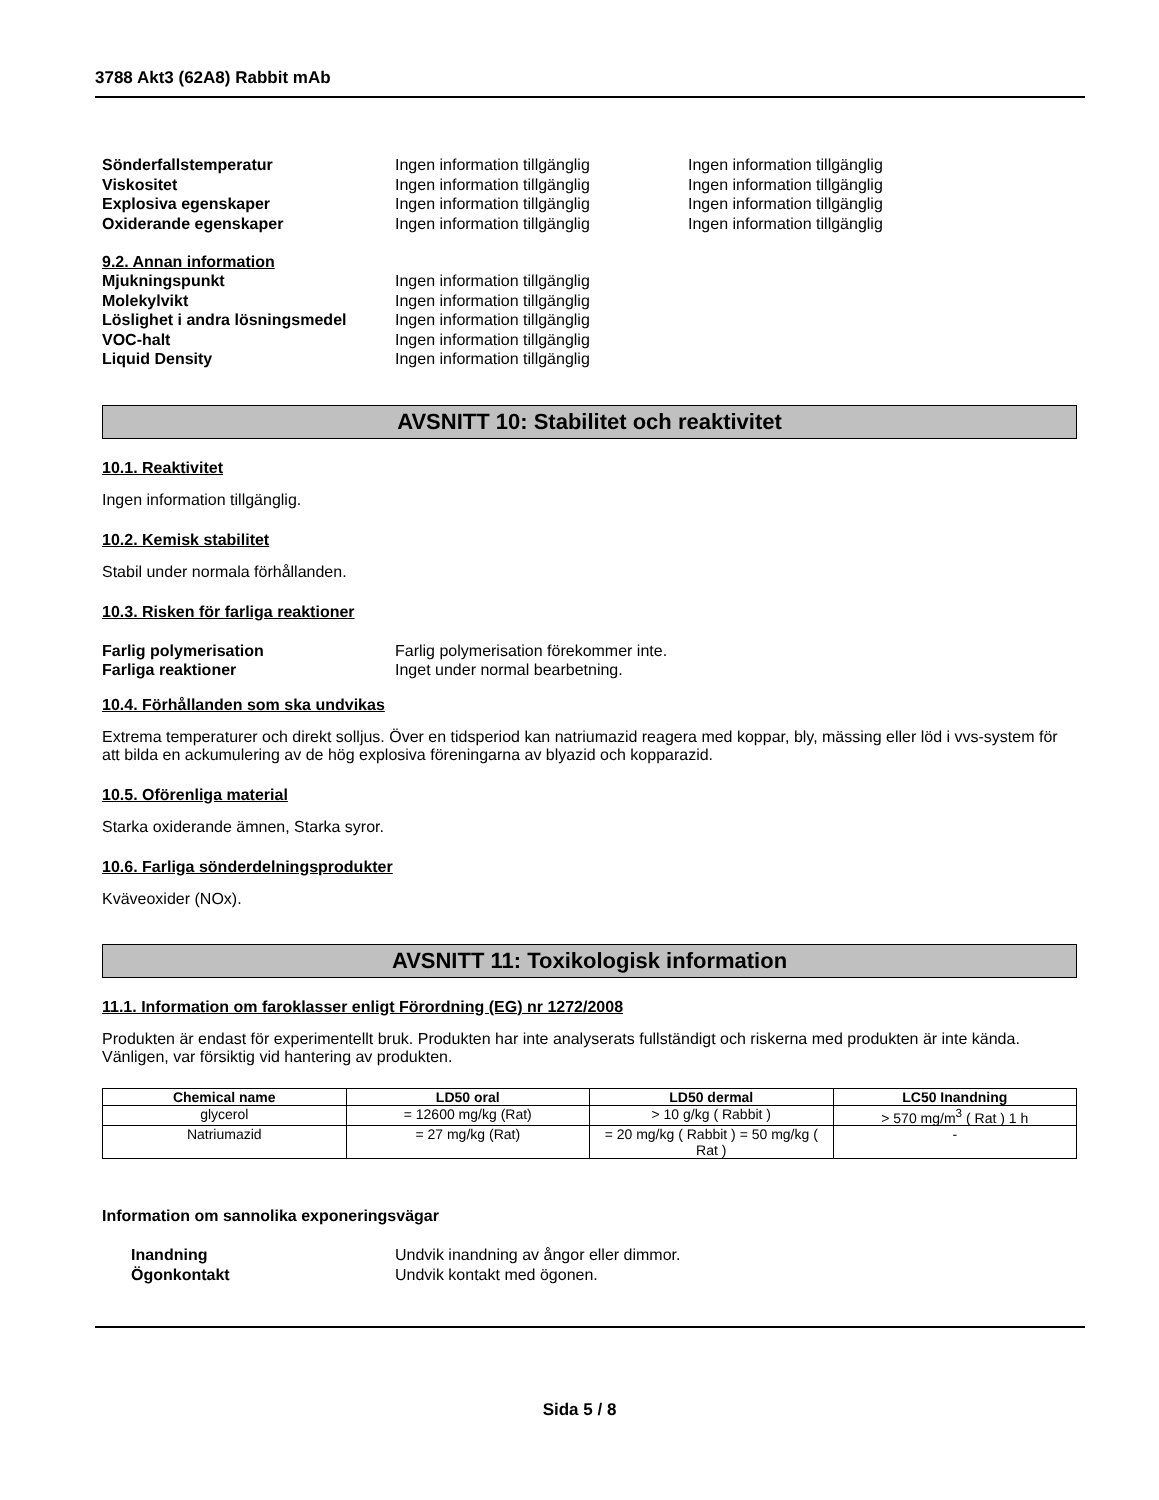3788 Akt3 (62A8) Rabbit mAb
Sönderfallstemperatur Ingen information tillgänglig Ingen information tillgänglig
Viskositet Ingen information tillgänglig Ingen information tillgänglig
Explosiva egenskaper Ingen information tillgänglig Ingen information tillgänglig
Oxiderande egenskaper Ingen information tillgänglig Ingen information tillgänglig
9.2. Annan information
Mjukningspunkt Ingen information tillgänglig
Molekylvikt Ingen information tillgänglig
Löslighet i andra lösningsmedel
Ingen information tillgänglig
VOC-halt Ingen information tillgänglig
Liquid Density Ingen information tillgänglig
AVSNITT 10: Stabilitet och reaktivitet
10.1. Reaktivitet
Ingen information tillgänglig.
10.2. Kemisk stabilitet
Stabil under normala förhållanden.
10.3. Risken för farliga reaktioner
Farlig polymerisation Farlig polymerisation förekommer inte.
Farliga reaktioner Inget under normal bearbetning.
10.4. Förhållanden som ska undvikas
Extrema temperaturer och direkt solljus. Över en tidsperiod kan natriumazid reagera med koppar, bly, mässing eller löd i vvs-system för att bilda en ackumulering av de hög explosiva föreningarna av blyazid och kopparazid.
10.5. Oförenliga material
Starka oxiderande ämnen, Starka syror.
10.6. Farliga sönderdelningsprodukter
Kväveoxider (NOx).
AVSNITT 11: Toxikologisk information
11.1. Information om faroklasser enligt Förordning (EG) nr 1272/2008
Produkten är endast för experimentellt bruk. Produkten har inte analyserats fullständigt och riskerna med produkten är inte kända. Vänligen, var försiktig vid hantering av produkten.
| Chemical name | LD50 oral | LD50 dermal | LC50 Inandning |
| --- | --- | --- | --- |
| glycerol | = 12600 mg/kg (Rat) | > 10 g/kg ( Rabbit ) | > 570 mg/m<sup>3</sup> ( Rat ) 1 h |
| Natriumazid | = 27 mg/kg (Rat) | = 20 mg/kg ( Rabbit ) = 50 mg/kg ( Rat ) | - |
Information om sannolika exponeringsvägar
Inandning Undvik inandning av ångor eller dimmor.
Ögonkontakt Undvik kontakt med ögonen.
Sida 5 / 8